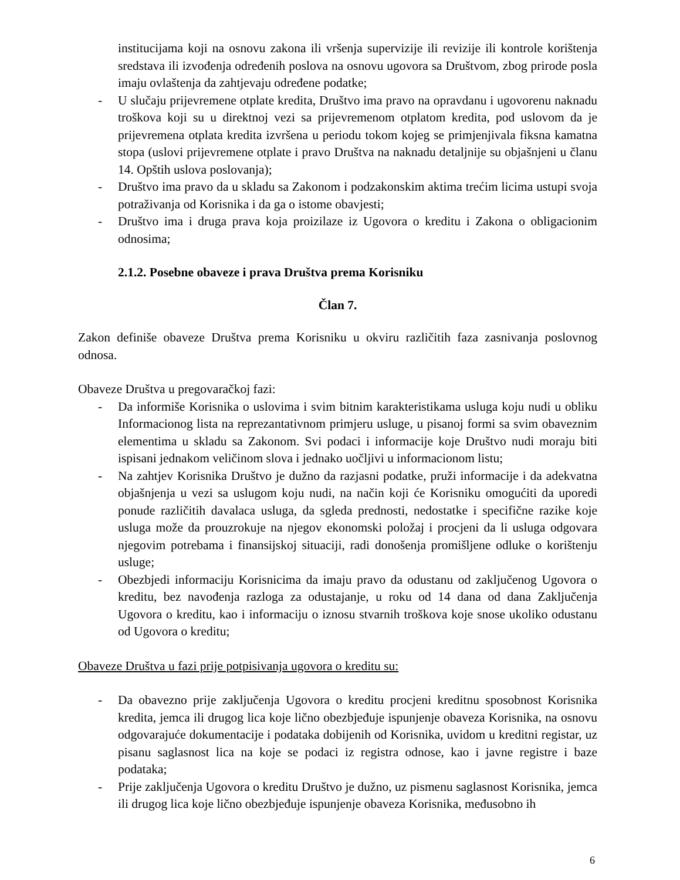institucijama koji na osnovu zakona ili vršenja supervizije ili revizije ili kontrole korištenja sredstava ili izvođenja određenih poslova na osnovu ugovora sa Društvom, zbog prirode posla imaju ovlaštenja da zahtjevaju određene podatke;
- U slučaju prijevremene otplate kredita, Društvo ima pravo na opravdanu i ugovorenu naknadu troškova koji su u direktnoj vezi sa prijevremenom otplatom kredita, pod uslovom da je prijevremena otplata kredita izvršena u periodu tokom kojeg se primjenjivala fiksna kamatna stopa (uslovi prijevremene otplate i pravo Društva na naknadu detaljnije su objašnjeni u članu 14. Opštih uslova poslovanja);
- Društvo ima pravo da u skladu sa Zakonom i podzakonskim aktima trećim licima ustupi svoja potraživanja od Korisnika i da ga o istome obavjesti;
- Društvo ima i druga prava koja proizilaze iz Ugovora o kreditu i Zakona o obligacionim odnosima;
2.1.2. Posebne obaveze i prava Društva prema Korisniku
Član 7.
Zakon definiše obaveze Društva prema Korisniku u okviru različitih faza zasnivanja poslovnog odnosa.
Obaveze Društva u pregovaračkoj fazi:
- Da informiše Korisnika o uslovima i svim bitnim karakteristikama usluga koju nudi u obliku Informacionog lista na reprezantativnom primjeru usluge, u pisanoj formi sa svim obaveznim elementima u skladu sa Zakonom. Svi podaci i informacije koje Društvo nudi moraju biti ispisani jednakom veličinom slova i jednako uočljivi u informacionom listu;
- Na zahtjev Korisnika Društvo je dužno da razjasni podatke, pruži informacije i da adekvatna objašnjenja u vezi sa uslugom koju nudi, na način koji će Korisniku omogućiti da uporedi ponude različitih davalaca usluga, da sgleda prednosti, nedostatke i specifične razike koje usluga može da prouzrokuje na njegov ekonomski položaj i procjeni da li usluga odgovara njegovim potrebama i finansijskoj situaciji, radi donošenja promišljene odluke o korištenju usluge;
- Obezbjedi informaciju Korisnicima da imaju pravo da odustanu od zaključenog Ugovora o kreditu, bez navođenja razloga za odustajanje, u roku od 14 dana od dana Zaključenja Ugovora o kreditu, kao i informaciju o iznosu stvarnih troškova koje snose ukoliko odustanu od Ugovora o kreditu;
Obaveze Društva u fazi prije potpisivanja ugovora o kreditu su:
- Da obavezno prije zaključenja Ugovora o kreditu procjeni kreditnu sposobnost Korisnika kredita, jemca ili drugog lica koje lično obezbjeđuje ispunjenje obaveza Korisnika, na osnovu odgovarajuće dokumentacije i podataka dobijenih od Korisnika, uvidom u kreditni registar, uz pisanu saglasnost lica na koje se podaci iz registra odnose, kao i javne registre i baze podataka;
- Prije zaključenja Ugovora o kreditu Društvo je dužno, uz pismenu saglasnost Korisnika, jemca ili drugog lica koje lično obezbjeđuje ispunjenje obaveza Korisnika, međusobno ih
6